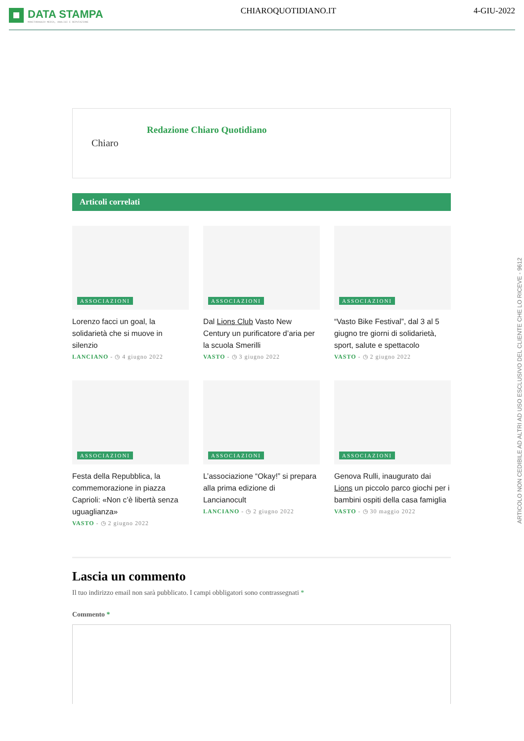DATA STAMPA
MONITORAGGIO MEDIA, ANALISI E REPUTAZIONE
CHIAROQUOTIDIANO.IT 4-GIU-2022
Chiaro
Redazione Chiaro Quotidiano
Articoli correlati
ASSOCIAZIONI
Lorenzo facci un goal, la solidarietà che si muove in silenzio
LANCIANO - ◷ 4 giugno 2022
ASSOCIAZIONI
Dal Lions Club Vasto New Century un purificatore d’aria per la scuola Smerilli
VASTO - ◷ 3 giugno 2022
ASSOCIAZIONI
“Vasto Bike Festival”, dal 3 al 5 giugno tre giorni di solidarietà, sport, salute e spettacolo
VASTO - ◷ 2 giugno 2022
ASSOCIAZIONI
Festa della Repubblica, la commemorazione in piazza Caprioli: «Non c’è libertà senza uguaglianza»
VASTO - ◷ 2 giugno 2022
ASSOCIAZIONI
L’associazione “Okay!” si prepara alla prima edizione di Lancianocult
LANCIANO - ◷ 2 giugno 2022
ASSOCIAZIONI
Genova Rulli, inaugurato dai Lions un piccolo parco giochi per i bambini ospiti della casa famiglia
VASTO - ◷ 30 maggio 2022
Lascia un commento
Il tuo indirizzo email non sarà pubblicato. I campi obbligatori sono contrassegnati *
Commento *
ARTICOLO NON CEDIBILE AD ALTRI AD USO ESCLUSIVO DEL CLIENTE CHE LO RICEVE - 9612